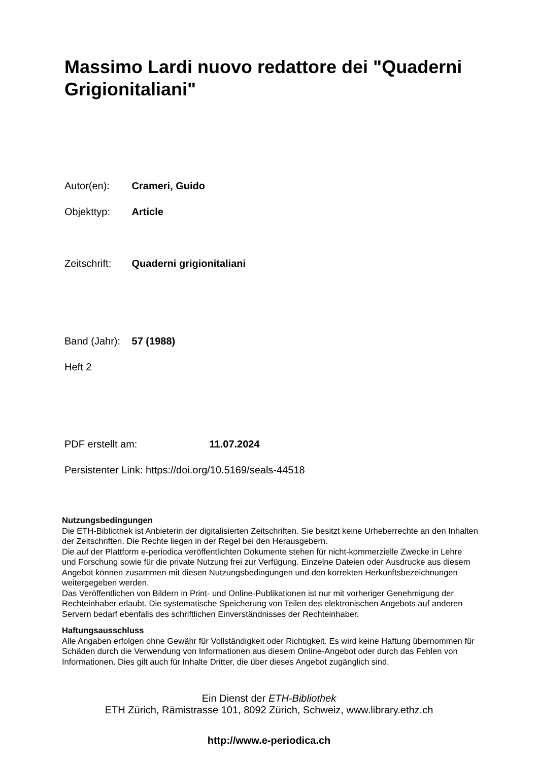Massimo Lardi nuovo redattore dei "Quaderni Grigionitaliani"
Autor(en): Crameri, Guido
Objekttyp: Article
Zeitschrift: Quaderni grigionitaliani
Band (Jahr): 57 (1988)
Heft 2
PDF erstellt am: 11.07.2024
Persistenter Link: https://doi.org/10.5169/seals-44518
Nutzungsbedingungen
Die ETH-Bibliothek ist Anbieterin der digitalisierten Zeitschriften. Sie besitzt keine Urheberrechte an den Inhalten der Zeitschriften. Die Rechte liegen in der Regel bei den Herausgebern.
Die auf der Plattform e-periodica veröffentlichten Dokumente stehen für nicht-kommerzielle Zwecke in Lehre und Forschung sowie für die private Nutzung frei zur Verfügung. Einzelne Dateien oder Ausdrucke aus diesem Angebot können zusammen mit diesen Nutzungsbedingungen und den korrekten Herkunftsbezeichnungen weitergegeben werden.
Das Veröffentlichen von Bildern in Print- und Online-Publikationen ist nur mit vorheriger Genehmigung der Rechteinhaber erlaubt. Die systematische Speicherung von Teilen des elektronischen Angebots auf anderen Servern bedarf ebenfalls des schriftlichen Einverständnisses der Rechteinhaber.
Haftungsausschluss
Alle Angaben erfolgen ohne Gewähr für Vollständigkeit oder Richtigkeit. Es wird keine Haftung übernommen für Schäden durch die Verwendung von Informationen aus diesem Online-Angebot oder durch das Fehlen von Informationen. Dies gilt auch für Inhalte Dritter, die über dieses Angebot zugänglich sind.
Ein Dienst der ETH-Bibliothek
ETH Zürich, Rämistrasse 101, 8092 Zürich, Schweiz, www.library.ethz.ch
http://www.e-periodica.ch